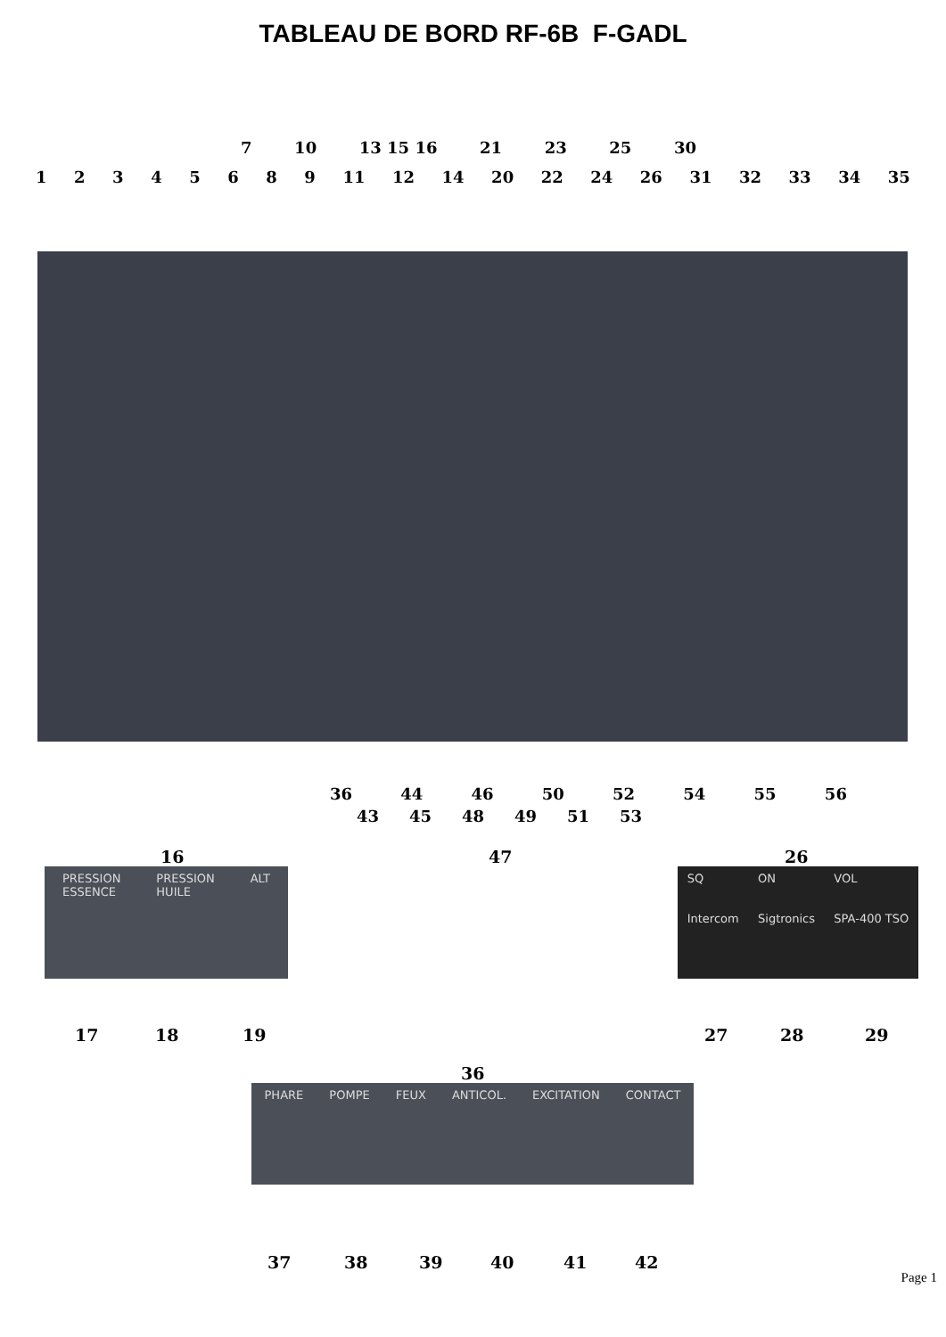TABLEAU DE BORD RF-6B F-GADL
7 10 13 15 16 21 23 25 30
12345689 11 12 14 20 22 24 26 31 32 33 34 35
36 44 46 50 52 54 55 56
43 45 48 49 51 53
47
16
PRESSION
ESSENCE PRESSION
HUILE ALT
17 18 19
26
SQ
Intercom ON
Sigtronics VOL
SPA-400 TSO
27 28 29
36
PHARE POMPE FEUX ANTICOL. EXCITATION CONTACT
37 38 39 40 41 42
Page 1